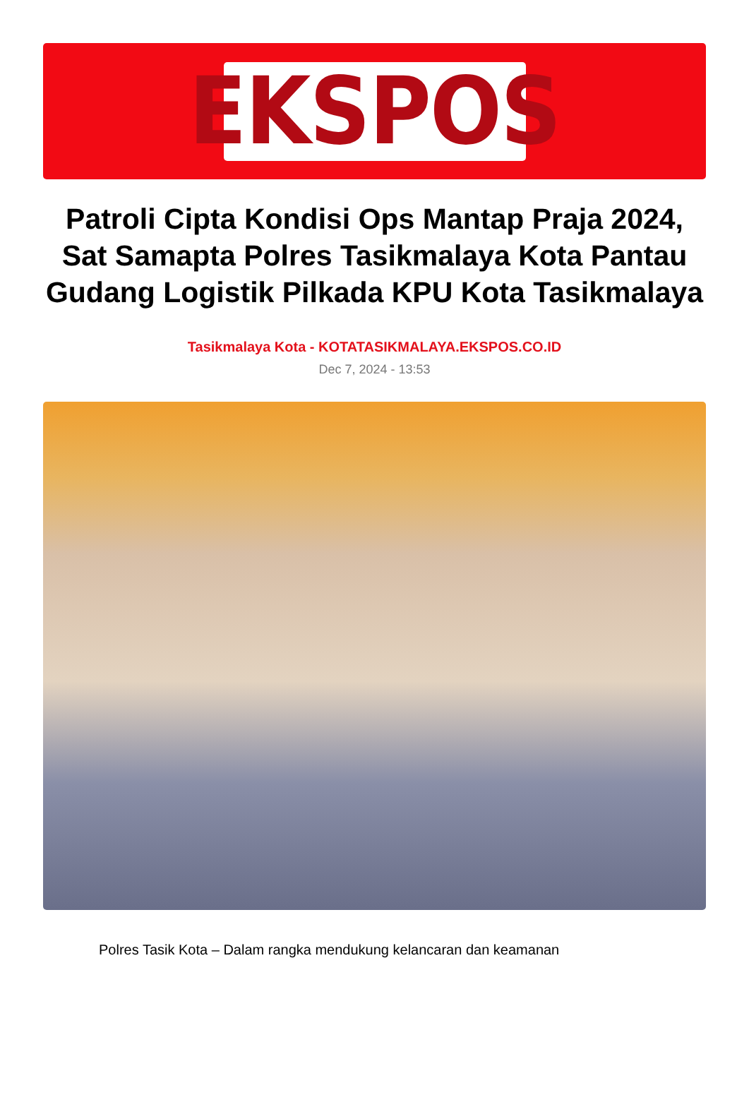EKSPOS
Patroli Cipta Kondisi Ops Mantap Praja 2024, Sat Samapta Polres Tasikmalaya Kota Pantau Gudang Logistik Pilkada KPU Kota Tasikmalaya
Tasikmalaya Kota - KOTATASIKMALAYA.EKSPOS.CO.ID
Dec 7, 2024 - 13:53
Polres Tasik Kota – Dalam rangka mendukung kelancaran dan keamanan